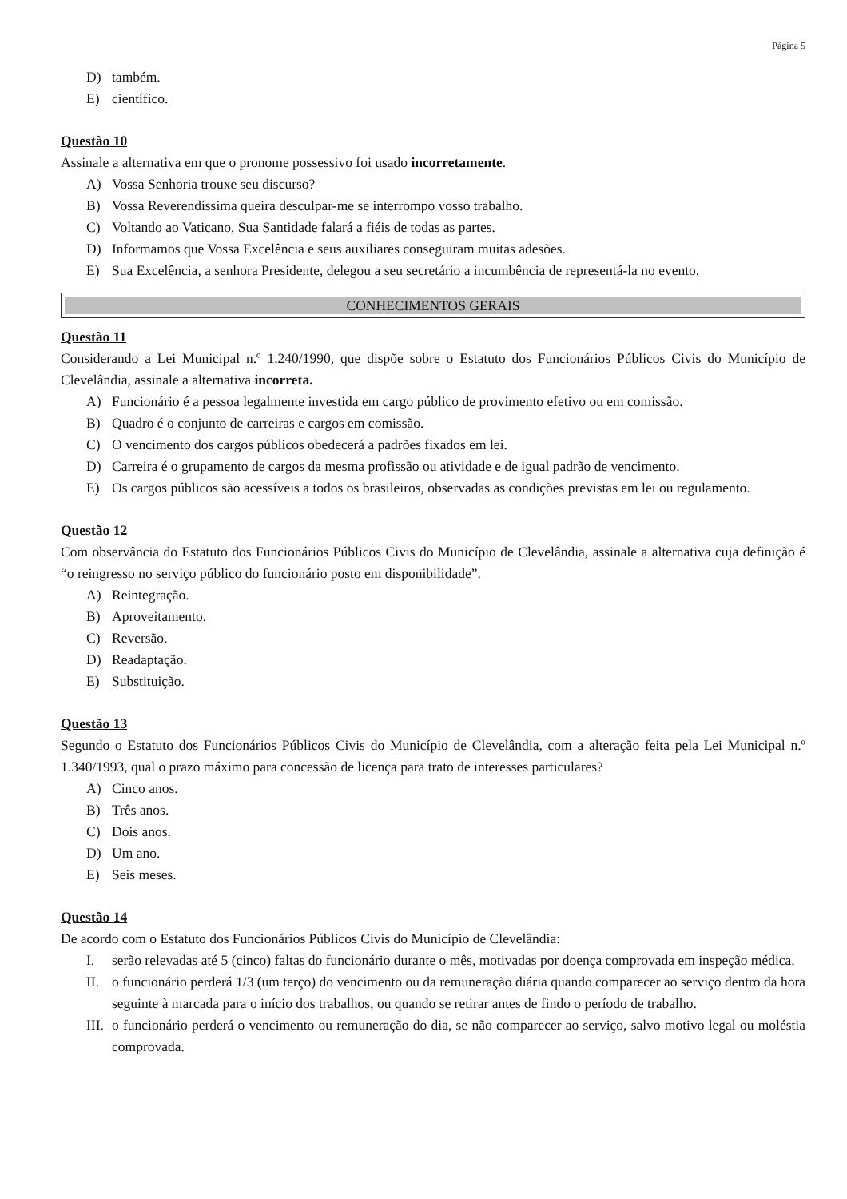Página 5
D) também.
E) científico.
Questão 10
Assinale a alternativa em que o pronome possessivo foi usado incorretamente.
A) Vossa Senhoria trouxe seu discurso?
B) Vossa Reverendíssima queira desculpar-me se interrompo vosso trabalho.
C) Voltando ao Vaticano, Sua Santidade falará a fiéis de todas as partes.
D) Informamos que Vossa Excelência e seus auxiliares conseguiram muitas adesões.
E) Sua Excelência, a senhora Presidente, delegou a seu secretário a incumbência de representá-la no evento.
CONHECIMENTOS GERAIS
Questão 11
Considerando a Lei Municipal n.º 1.240/1990, que dispõe sobre o Estatuto dos Funcionários Públicos Civis do Município de Clevelândia, assinale a alternativa incorreta.
A) Funcionário é a pessoa legalmente investida em cargo público de provimento efetivo ou em comissão.
B) Quadro é o conjunto de carreiras e cargos em comissão.
C) O vencimento dos cargos públicos obedecerá a padrões fixados em lei.
D) Carreira é o grupamento de cargos da mesma profissão ou atividade e de igual padrão de vencimento.
E) Os cargos públicos são acessíveis a todos os brasileiros, observadas as condições previstas em lei ou regulamento.
Questão 12
Com observância do Estatuto dos Funcionários Públicos Civis do Município de Clevelândia, assinale a alternativa cuja definição é “o reingresso no serviço público do funcionário posto em disponibilidade”.
A) Reintegração.
B) Aproveitamento.
C) Reversão.
D) Readaptação.
E) Substituição.
Questão 13
Segundo o Estatuto dos Funcionários Públicos Civis do Município de Clevelândia, com a alteração feita pela Lei Municipal n.º 1.340/1993, qual o prazo máximo para concessão de licença para trato de interesses particulares?
A) Cinco anos.
B) Três anos.
C) Dois anos.
D) Um ano.
E) Seis meses.
Questão 14
De acordo com o Estatuto dos Funcionários Públicos Civis do Município de Clevelândia:
I. serão relevadas até 5 (cinco) faltas do funcionário durante o mês, motivadas por doença comprovada em inspeção médica.
II. o funcionário perderá 1/3 (um terço) do vencimento ou da remuneração diária quando comparecer ao serviço dentro da hora seguinte à marcada para o início dos trabalhos, ou quando se retirar antes de findo o período de trabalho.
III. o funcionário perderá o vencimento ou remuneração do dia, se não comparecer ao serviço, salvo motivo legal ou moléstia comprovada.